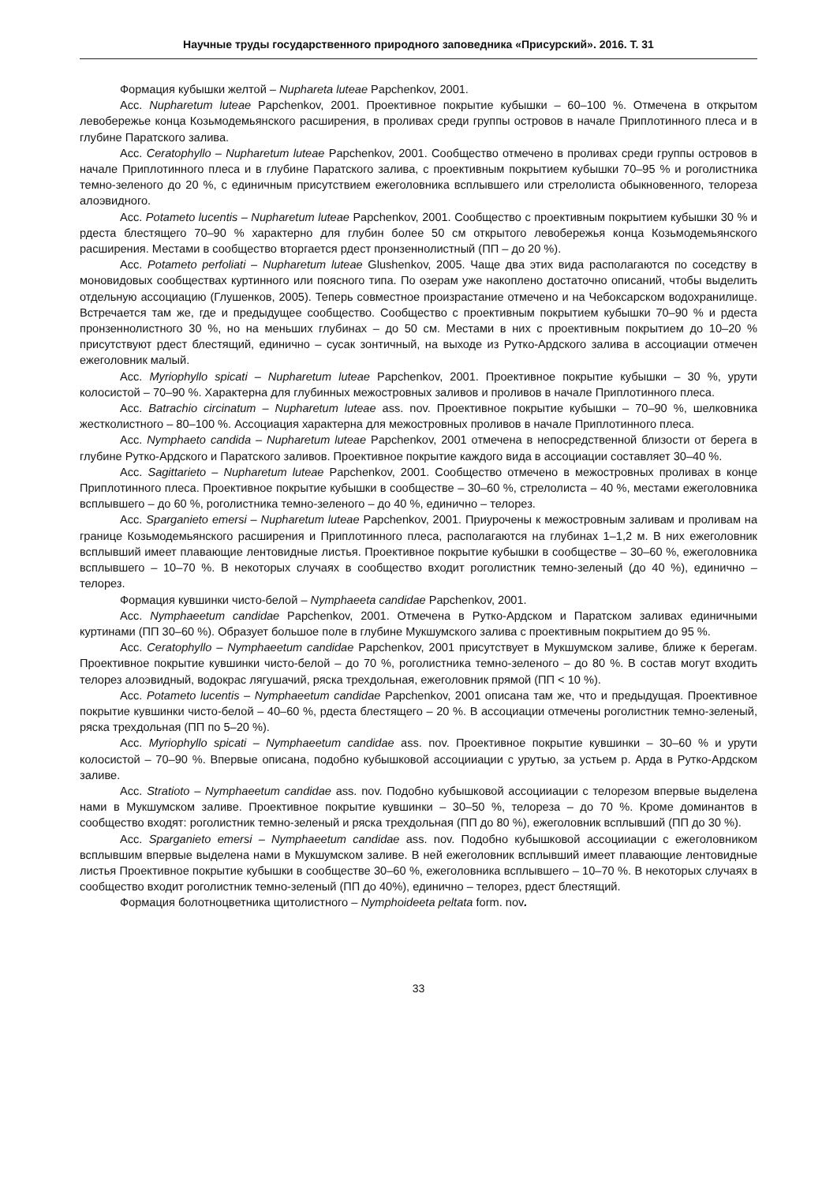Научные труды государственного природного заповедника «Присурский». 2016. Т. 31
Формация кубышки желтой – Nuphareta luteae Papchenkov, 2001.
Асс. Nupharetum luteae Papchenkov, 2001. Проективное покрытие кубышки – 60–100 %. Отмечена в открытом левобережье конца Козьмодемьянского расширения, в проливах среди группы островов в начале Приплотинного плеса и в глубине Паратского залива.
Асс. Ceratophyllo – Nupharetum luteae Papchenkov, 2001. Сообщество отмечено в проливах среди группы островов в начале Приплотинного плеса и в глубине Паратского залива, с проективным покрытием кубышки 70–95 % и роголистника темно-зеленого до 20 %, с единичным присутствием ежеголовника всплывшего или стрелолиста обыкновенного, телореза алоэвидного.
Асс. Potameto lucentis – Nupharetum luteae Papchenkov, 2001. Сообщество с проективным покрытием кубышки 30 % и рдеста блестящего 70–90 % характерно для глубин более 50 см открытого левобережья конца Козьмодемьянского расширения. Местами в сообщество вторгается рдест пронзеннолистный (ПП – до 20 %).
Асс. Potameto perfoliati – Nupharetum luteae Glushenkov, 2005. Чаще два этих вида располагаются по соседству в моновидовых сообществах куртинного или поясного типа. По озерам уже накоплено достаточно описаний, чтобы выделить отдельную ассоциацию (Глушенков, 2005). Теперь совместное произрастание отмечено и на Чебоксарском водохранилище. Встречается там же, где и предыдущее сообщество. Сообщество с проективным покрытием кубышки 70–90 % и рдеста пронзеннолистного 30 %, но на меньших глубинах – до 50 см. Местами в них с проективным покрытием до 10–20 % присутствуют рдест блестящий, единично – сусак зонтичный, на выходе из Рутко-Ардского залива в ассоциации отмечен ежеголовник малый.
Асс. Myriophyllo spicati – Nupharetum luteae Papchenkov, 2001. Проективное покрытие кубышки – 30 %, урути колосистой – 70–90 %. Характерна для глубинных межостровных заливов и проливов в начале Приплотинного плеса.
Асс. Batrachio circinatum – Nupharetum luteae ass. nov. Проективное покрытие кубышки – 70–90 %, шелковника жестколистного – 80–100 %. Ассоциация характерна для межостровных проливов в начале Приплотинного плеса.
Асс. Nymphaeto candida – Nupharetum luteae Papchenkov, 2001 отмечена в непосредственной близости от берега в глубине Рутко-Ардского и Паратского заливов. Проективное покрытие каждого вида в ассоциации составляет 30–40 %.
Асс. Sagittarieto – Nupharetum luteae Papchenkov, 2001. Сообщество отмечено в межостровных проливах в конце Приплотинного плеса. Проективное покрытие кубышки в сообществе – 30–60 %, стрелолиста – 40 %, местами ежеголовника всплывшего – до 60 %, роголистника темно-зеленого – до 40 %, единично – телорез.
Асс. Sparganieto emersi – Nupharetum luteae Papchenkov, 2001. Приурочены к межостровным заливам и проливам на границе Козьмодемьянского расширения и Приплотинного плеса, располагаются на глубинах 1–1,2 м. В них ежеголовник всплывший имеет плавающие лентовидные листья. Проективное покрытие кубышки в сообществе – 30–60 %, ежеголовника всплывшего – 10–70 %. В некоторых случаях в сообщество входит роголистник темно-зеленый (до 40 %), единично – телорез.
Формация кувшинки чисто-белой – Nymphaeeta candidae Papchenkov, 2001.
Асс. Nymphaeetum candidae Papchenkov, 2001. Отмечена в Рутко-Ардском и Паратском заливах единичными куртинами (ПП 30–60 %). Образует большое поле в глубине Мукшумского залива с проективным покрытием до 95 %.
Асс. Ceratophyllo – Nymphaeetum candidae Papchenkov, 2001 присутствует в Мукшумском заливе, ближе к берегам. Проективное покрытие кувшинки чисто-белой – до 70 %, роголистника темно-зеленого – до 80 %. В состав могут входить телорез алоэвидный, водокрас лягушачий, ряска трехдольная, ежеголовник прямой (ПП < 10 %).
Асс. Potameto lucentis – Nymphaeetum candidae Papchenkov, 2001 описана там же, что и предыдущая. Проективное покрытие кувшинки чисто-белой – 40–60 %, рдеста блестящего – 20 %. В ассоциации отмечены роголистник темно-зеленый, ряска трехдольная (ПП по 5–20 %).
Асс. Myriophyllo spicati – Nymphaeetum candidae ass. nov. Проективное покрытие кувшинки – 30–60 % и урути колосистой – 70–90 %. Впервые описана, подобно кубышковой ассоцииации с урутью, за устьем р. Арда в Рутко-Ардском заливе.
Асс. Stratioto – Nymphaeetum candidae ass. nov. Подобно кубышковой ассоцииации с телорезом впервые выделена нами в Мукшумском заливе. Проективное покрытие кувшинки – 30–50 %, телореза – до 70 %. Кроме доминантов в сообщество входят: роголистник темно-зеленый и ряска трехдольная (ПП до 80 %), ежеголовник всплывший (ПП до 30 %).
Асс. Sparganieto emersi – Nymphaeetum candidae ass. nov. Подобно кубышковой ассоцииации с ежеголовником всплывшим впервые выделена нами в Мукшумском заливе. В ней ежеголовник всплывший имеет плавающие лентовидные листья Проективное покрытие кубышки в сообществе 30–60 %, ежеголовника всплывшего – 10–70 %. В некоторых случаях в сообщество входит роголистник темно-зеленый (ПП до 40%), единично – телорез, рдест блестящий.
Формация болотноцветника щитолистного – Nymphoideeta peltata form. nov.
33